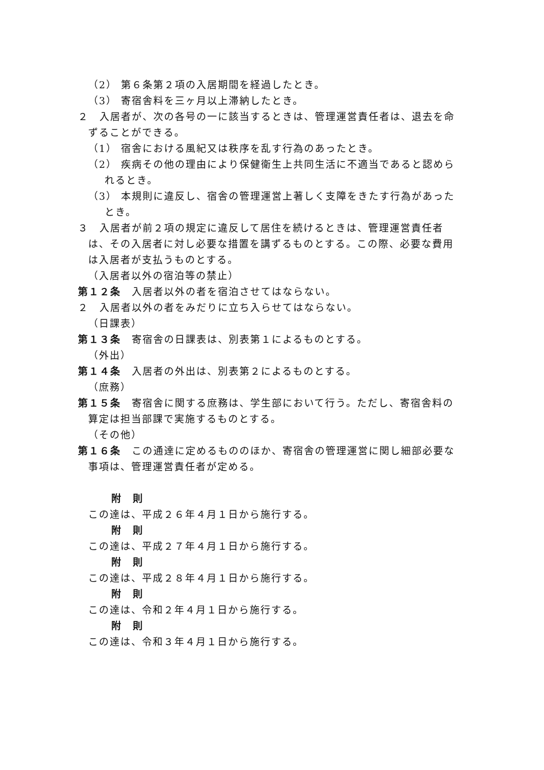（2） 第６条第２項の入居期間を経過したとき。
（3） 寄宿舎料を三ヶ月以上滞納したとき。
２　入居者が、次の各号の一に該当するときは、管理運営責任者は、退去を命ずることができる。
（1） 宿舎における風紀又は秩序を乱す行為のあったとき。
（2） 疾病その他の理由により保健衛生上共同生活に不適当であると認められるとき。
（3） 本規則に違反し、宿舎の管理運営上著しく支障をきたす行為があったとき。
３　入居者が前２項の規定に違反して居住を続けるときは、管理運営責任者は、その入居者に対し必要な措置を講ずるものとする。この際、必要な費用は入居者が支払うものとする。
（入居者以外の宿泊等の禁止）
第１２条　入居者以外の者を宿泊させてはならない。
２　入居者以外の者をみだりに立ち入らせてはならない。
（日課表）
第１３条　寄宿舎の日課表は、別表第１によるものとする。
（外出）
第１４条　入居者の外出は、別表第２によるものとする。
（庶務）
第１５条　寄宿舎に関する庶務は、学生部において行う。ただし、寄宿舎料の算定は担当部課で実施するものとする。
（その他）
第１６条　この通達に定めるもののほか、寄宿舎の管理運営に関し細部必要な事項は、管理運営責任者が定める。
附　則
この達は、平成２６年４月１日から施行する。
附　則
この達は、平成２７年４月１日から施行する。
附　則
この達は、平成２８年４月１日から施行する。
附　則
この達は、令和２年４月１日から施行する。
附　則
この達は、令和３年４月１日から施行する。